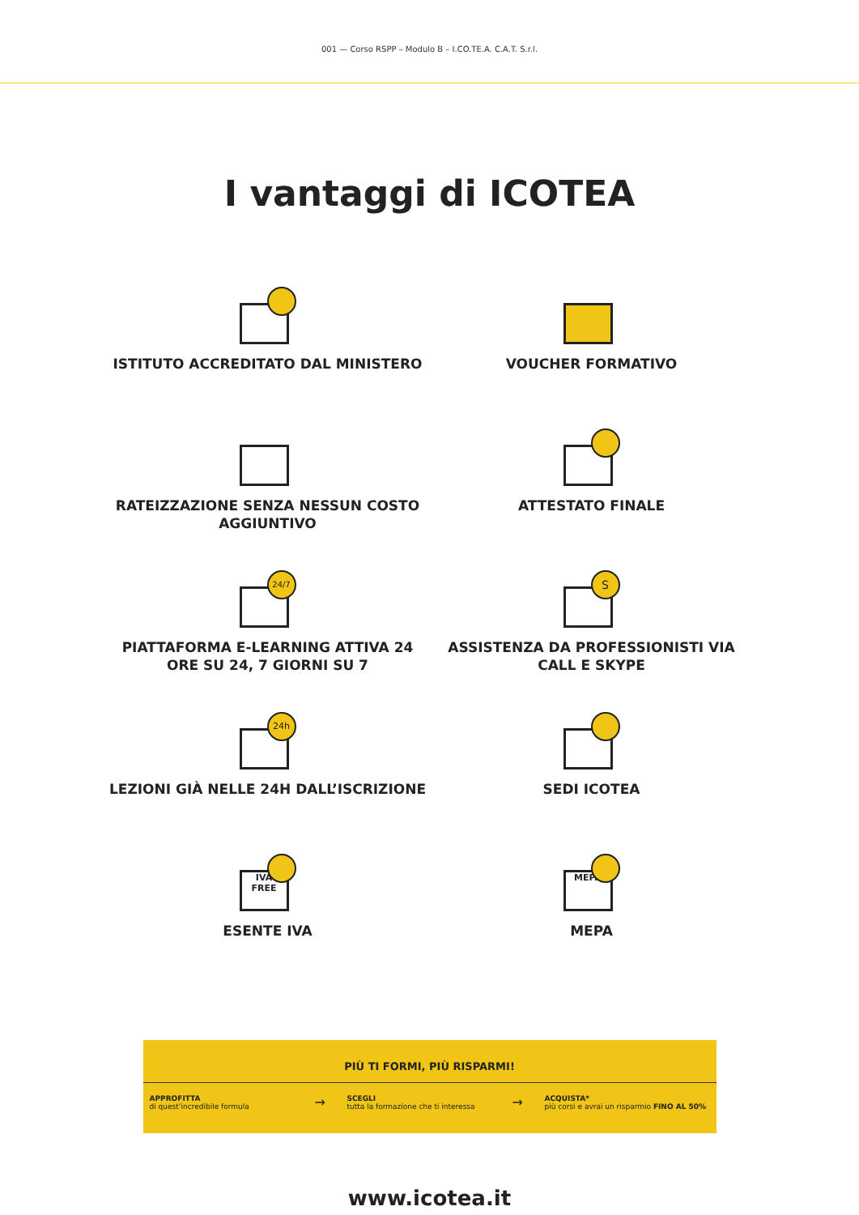001 — Corso RSPP – Modulo B – I.CO.TE.A. C.A.T. S.r.l.
I vantaggi di ICOTEA
ISTITUTO ACCREDITATO DAL MINISTERO
VOUCHER FORMATIVO
RATEIZZAZIONE SENZA NESSUN COSTO AGGIUNTIVO
ATTESTATO FINALE
24/7
PIATTAFORMA E-LEARNING ATTIVA 24 ORE SU 24, 7 GIORNI SU 7
S
ASSISTENZA DA PROFESSIONISTI VIA CALL E SKYPE
24h
LEZIONI GIÀ NELLE 24H DALL’ISCRIZIONE
SEDI ICOTEA
IVA FREE
ESENTE IVA
MEPA
MEPA
PIÙ TI FORMI, PIÙ RISPARMI!
APPROFITTA
di quest’incredibile formula
→
SCEGLI
tutta la formazione che ti interessa
→
ACQUISTA*
più corsi e avrai un risparmio FINO AL 50%
www.icotea.it